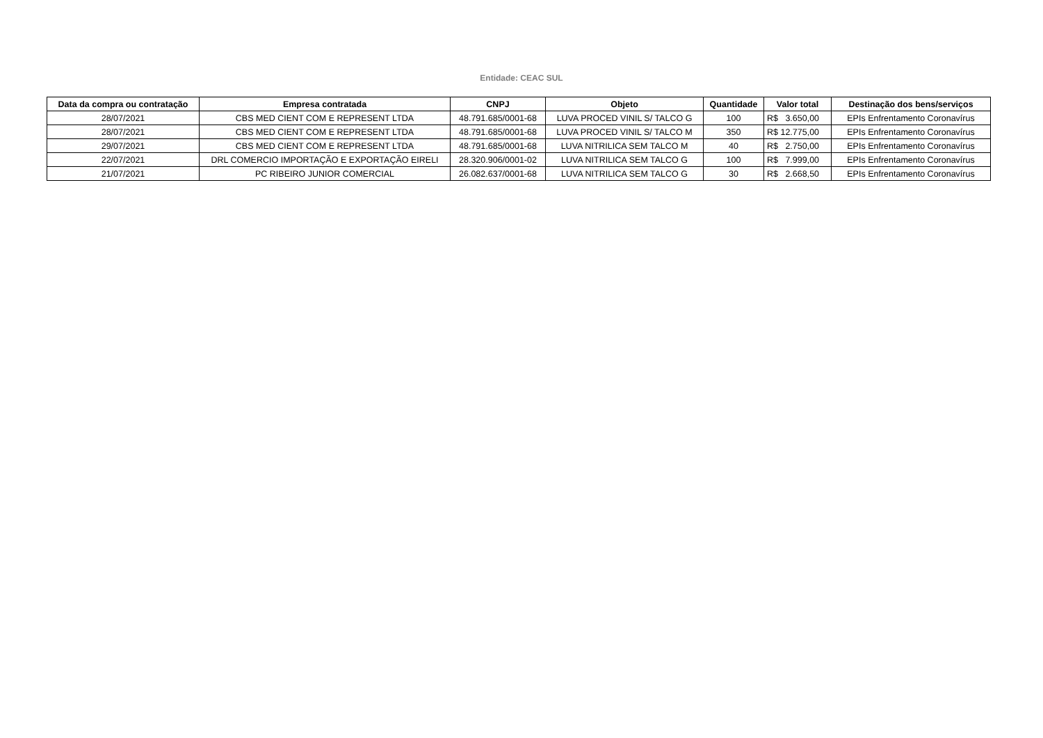Entidade: CEAC SUL
| Data da compra ou contratação | Empresa contratada | CNPJ | Objeto | Quantidade | Valor total | Destinação dos bens/serviços |
| --- | --- | --- | --- | --- | --- | --- |
| 28/07/2021 | CBS MED CIENT COM E REPRESENT LTDA | 48.791.685/0001-68 | LUVA PROCED VINIL S/ TALCO G | 100 | R$ 3.650,00 | EPIs Enfrentamento Coronavírus |
| 28/07/2021 | CBS MED CIENT COM E REPRESENT LTDA | 48.791.685/0001-68 | LUVA PROCED VINIL S/ TALCO M | 350 | R$ 12.775,00 | EPIs Enfrentamento Coronavírus |
| 29/07/2021 | CBS MED CIENT COM E REPRESENT LTDA | 48.791.685/0001-68 | LUVA NITRILICA SEM TALCO M | 40 | R$ 2.750,00 | EPIs Enfrentamento Coronavírus |
| 22/07/2021 | DRL COMERCIO IMPORTAÇÃO E EXPORTAÇÃO EIRELI | 28.320.906/0001-02 | LUVA NITRILICA SEM TALCO G | 100 | R$ 7.999,00 | EPIs Enfrentamento Coronavírus |
| 21/07/2021 | PC RIBEIRO JUNIOR COMERCIAL | 26.082.637/0001-68 | LUVA NITRILICA SEM TALCO G | 30 | R$ 2.668,50 | EPIs Enfrentamento Coronavírus |